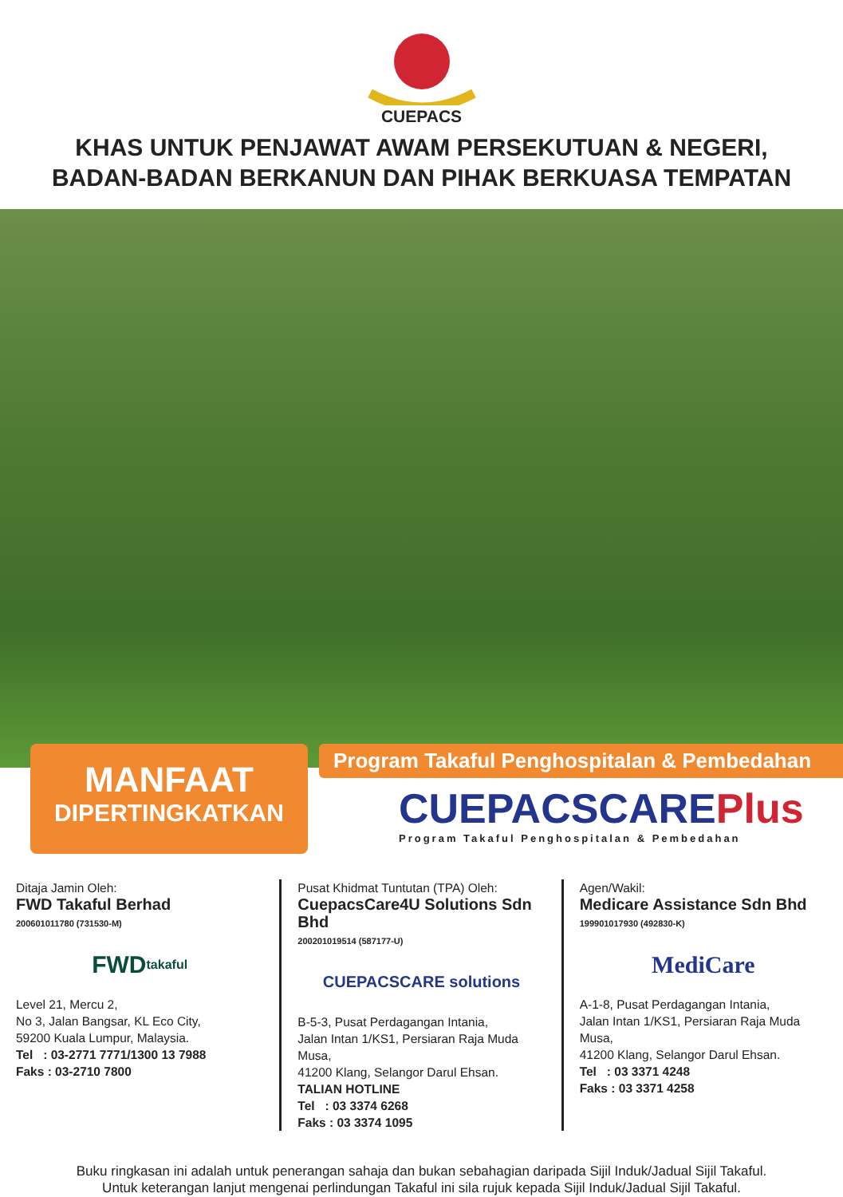CUEPACS
KHAS UNTUK PENJAWAT AWAM PERSEKUTUAN & NEGERI,
BADAN-BADAN BERKANUN DAN PIHAK BERKUASA TEMPATAN
MANFAAT
DIPERTINGKATKAN
Program Takaful Penghospitalan & Pembedahan
CUEPACSCAREPlus
Program Takaful Penghospitalan & Pembedahan
Ditaja Jamin Oleh:
FWD Takaful Berhad
200601011780 (731530-M)
FWD takaful
Level 21, Mercu 2,
No 3, Jalan Bangsar, KL Eco City,
59200 Kuala Lumpur, Malaysia.
Tel : 03-2771 7771/1300 13 7988
Faks : 03-2710 7800
Pusat Khidmat Tuntutan (TPA) Oleh:
CuepacsCare4U Solutions Sdn Bhd
200201019514 (587177-U)
CUEPACSCARE solutions
B-5-3, Pusat Perdagangan Intania,
Jalan Intan 1/KS1, Persiaran Raja Muda Musa,
41200 Klang, Selangor Darul Ehsan.
TALIAN HOTLINE
Tel : 03 3374 6268
Faks : 03 3374 1095
Agen/Wakil:
Medicare Assistance Sdn Bhd
199901017930 (492830-K)
MediCare
A-1-8, Pusat Perdagangan Intania,
Jalan Intan 1/KS1, Persiaran Raja Muda Musa,
41200 Klang, Selangor Darul Ehsan.
Tel : 03 3371 4248
Faks : 03 3371 4258
Buku ringkasan ini adalah untuk penerangan sahaja dan bukan sebahagian daripada Sijil Induk/Jadual Sijil Takaful.
Untuk keterangan lanjut mengenai perlindungan Takaful ini sila rujuk kepada Sijil Induk/Jadual Sijil Takaful.